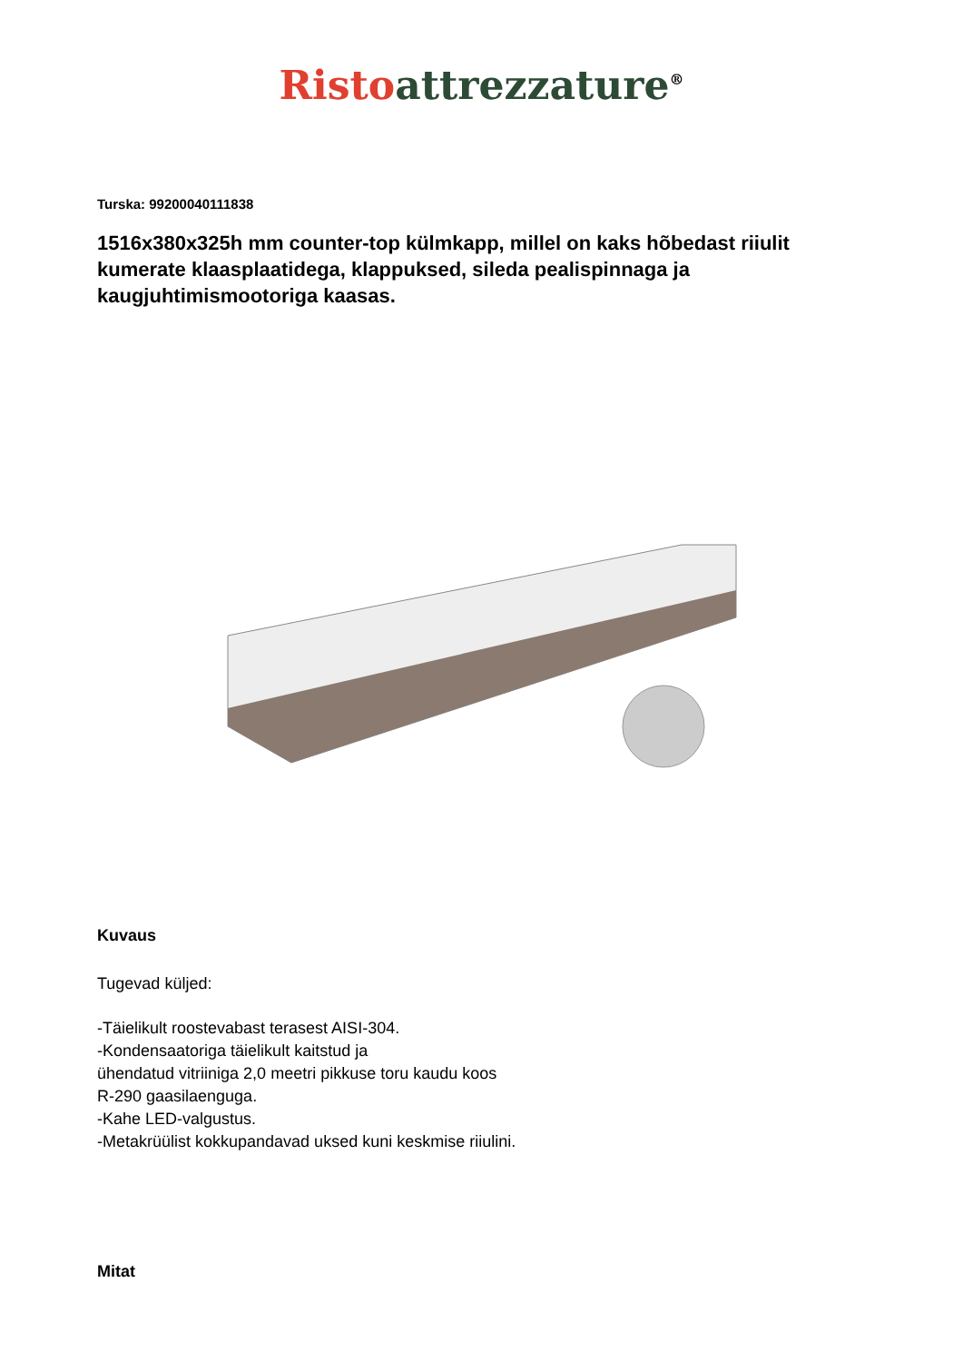Risto attrezzature<sup>®</sup>
Turska: 99200040111838
1516x380x325h mm counter-top külmkapp, millel on kaks hõbedast riiulit kumerate klaasplaatidega, klappuksed, sileda pealispinnaga ja kaugjuhtimismootoriga kaasas.
Kuvaus
Tugevad küljed:
-Täielikult roostevabast terasest AISI-304.
-Kondensaatoriga täielikult kaitstud ja
ühendatud vitriiniga 2,0 meetri pikkuse toru kaudu koos
R-290 gaasilaenguga.
-Kahe LED-valgustus.
-Metakrüülist kokkupandavad uksed kuni keskmise riiulini.
Mitat